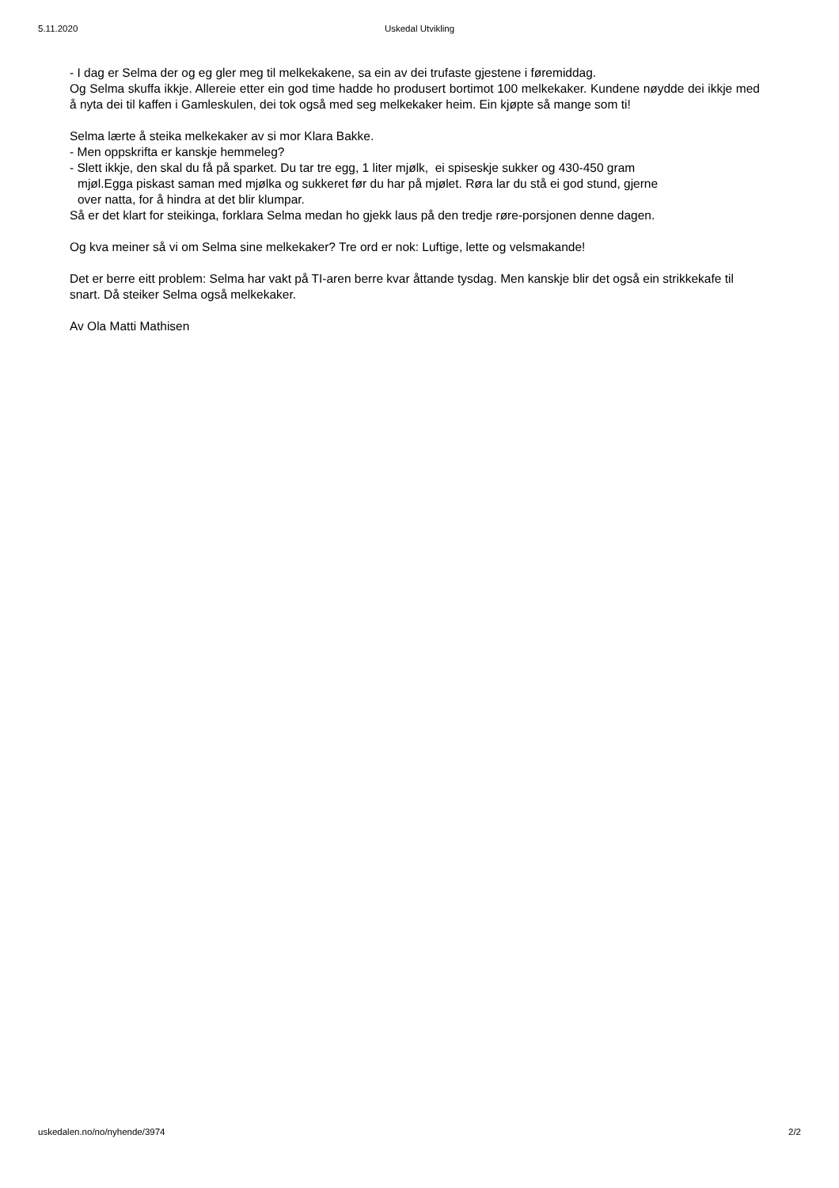5.11.2020 Uskedal Utvikling
- I dag er Selma der og eg gler meg til melkekakene, sa ein av dei trufaste gjestene i føremiddag.
Og Selma skuffa ikkje. Allereie etter ein god time hadde ho produsert bortimot 100 melkekaker. Kundene nøydde dei ikkje med å nyta dei til kaffen i Gamleskulen, dei tok også med seg melkekaker heim. Ein kjøpte så mange som ti!
Selma lærte å steika melkekaker av si mor Klara Bakke.
- Men oppskrifta er kanskje hemmeleg?
- Slett ikkje, den skal du få på sparket. Du tar tre egg, 1 liter mjølk, ei spiseskje sukker og 430-450 gram
mjøl.Egga piskast saman med mjølka og sukkeret før du har på mjølet. Røra lar du stå ei god stund, gjerne
over natta, for å hindra at det blir klumpar.
Så er det klart for steikinga, forklara Selma medan ho gjekk laus på den tredje røre-porsjonen denne dagen.
Og kva meiner så vi om Selma sine melkekaker? Tre ord er nok: Luftige, lette og velsmakande!
Det er berre eitt problem: Selma har vakt på TI-aren berre kvar åttande tysdag. Men kanskje blir det også ein strikkekafe til snart. Då steiker Selma også melkekaker.
Av Ola Matti Mathisen
uskedalen.no/no/nyhende/3974 2/2